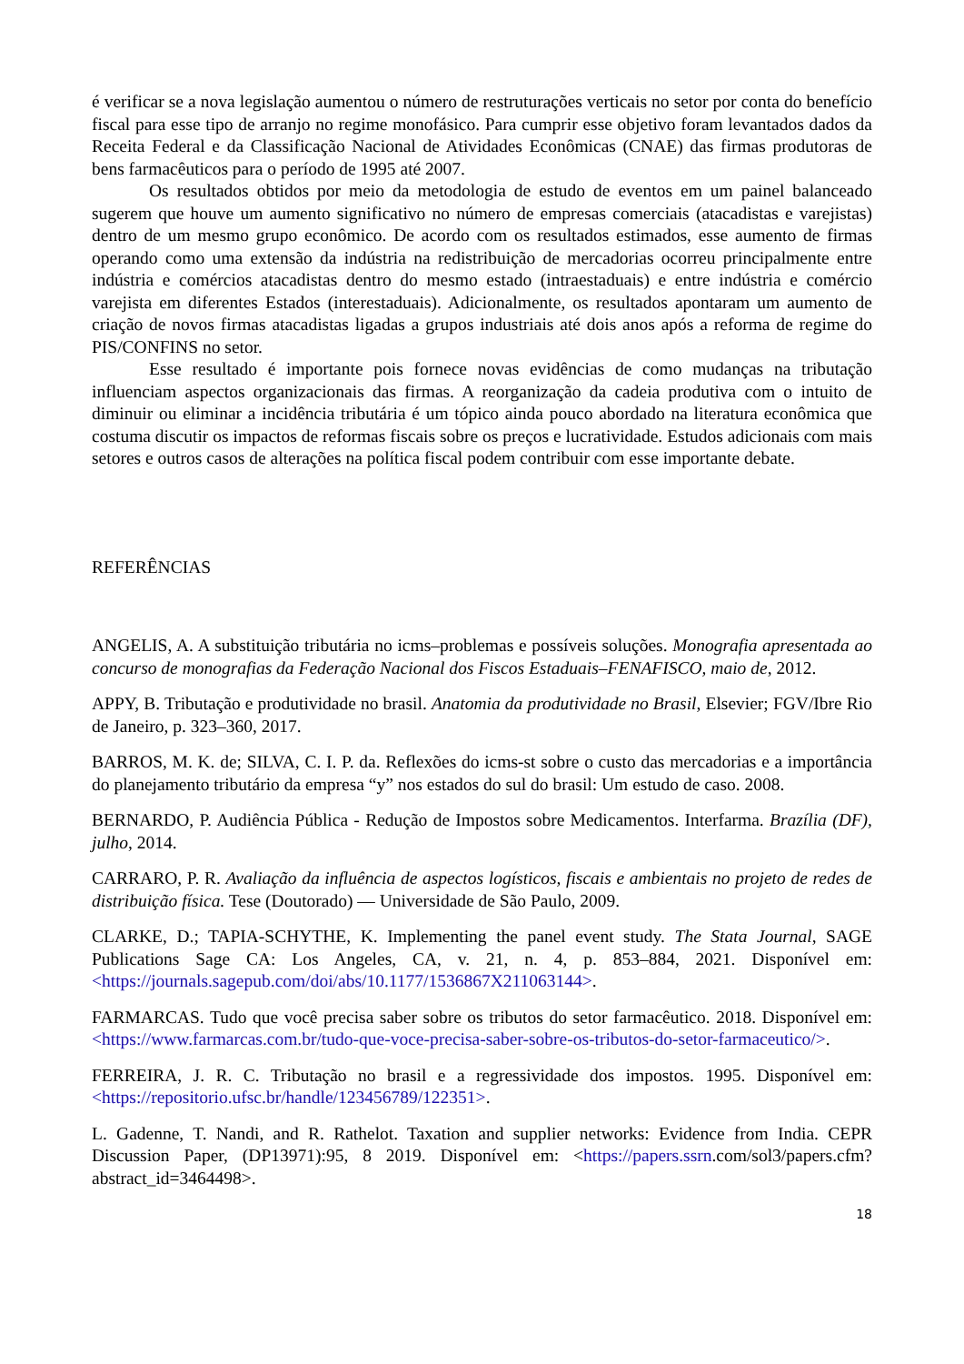é verificar se a nova legislação aumentou o número de restruturações verticais no setor por conta do benefício fiscal para esse tipo de arranjo no regime monofásico. Para cumprir esse objetivo foram levantados dados da Receita Federal e da Classificação Nacional de Atividades Econômicas (CNAE) das firmas produtoras de bens farmacêuticos para o período de 1995 até 2007.
Os resultados obtidos por meio da metodologia de estudo de eventos em um painel balanceado sugerem que houve um aumento significativo no número de empresas comerciais (atacadistas e varejistas) dentro de um mesmo grupo econômico. De acordo com os resultados estimados, esse aumento de firmas operando como uma extensão da indústria na redistribuição de mercadorias ocorreu principalmente entre indústria e comércios atacadistas dentro do mesmo estado (intraestaduais) e entre indústria e comércio varejista em diferentes Estados (interestaduais). Adicionalmente, os resultados apontaram um aumento de criação de novos firmas atacadistas ligadas a grupos industriais até dois anos após a reforma de regime do PIS/CONFINS no setor.
Esse resultado é importante pois fornece novas evidências de como mudanças na tributação influenciam aspectos organizacionais das firmas. A reorganização da cadeia produtiva com o intuito de diminuir ou eliminar a incidência tributária é um tópico ainda pouco abordado na literatura econômica que costuma discutir os impactos de reformas fiscais sobre os preços e lucratividade. Estudos adicionais com mais setores e outros casos de alterações na política fiscal podem contribuir com esse importante debate.
REFERÊNCIAS
ANGELIS, A. A substituição tributária no icms–problemas e possíveis soluções. Monografia apresentada ao concurso de monografias da Federação Nacional dos Fiscos Estaduais–FENAFISCO, maio de, 2012.
APPY, B. Tributação e produtividade no brasil. Anatomia da produtividade no Brasil, Elsevier; FGV/Ibre Rio de Janeiro, p. 323–360, 2017.
BARROS, M. K. de; SILVA, C. I. P. da. Reflexões do icms-st sobre o custo das mercadorias e a importância do planejamento tributário da empresa “y” nos estados do sul do brasil: Um estudo de caso. 2008.
BERNARDO, P. Audiência Pública - Redução de Impostos sobre Medicamentos. Interfarma. Brazília (DF), julho, 2014.
CARRARO, P. R. Avaliação da influência de aspectos logísticos, fiscais e ambientais no projeto de redes de distribuição física. Tese (Doutorado) — Universidade de São Paulo, 2009.
CLARKE, D.; TAPIA-SCHYTHE, K. Implementing the panel event study. The Stata Journal, SAGE Publications Sage CA: Los Angeles, CA, v. 21, n. 4, p. 853–884, 2021. Disponível em: <https://journals.sagepub.com/doi/abs/10.1177/1536867X211063144>.
FARMARCAS. Tudo que você precisa saber sobre os tributos do setor farmacêutico. 2018. Disponível em: <https://www.farmarcas.com.br/tudo-que-voce-precisa-saber-sobre-os-tributos-do-setor-farmaceutico/>.
FERREIRA, J. R. C. Tributação no brasil e a regressividade dos impostos. 1995. Disponível em: <https://repositorio.ufsc.br/handle/123456789/122351>.
L. Gadenne, T. Nandi, and R. Rathelot. Taxation and supplier networks: Evidence from India. CEPR Discussion Paper, (DP13971):95, 8 2019. Disponível em: <https://papers.ssrn.com/sol3/papers.cfm?abstract_id=3464498>.
18